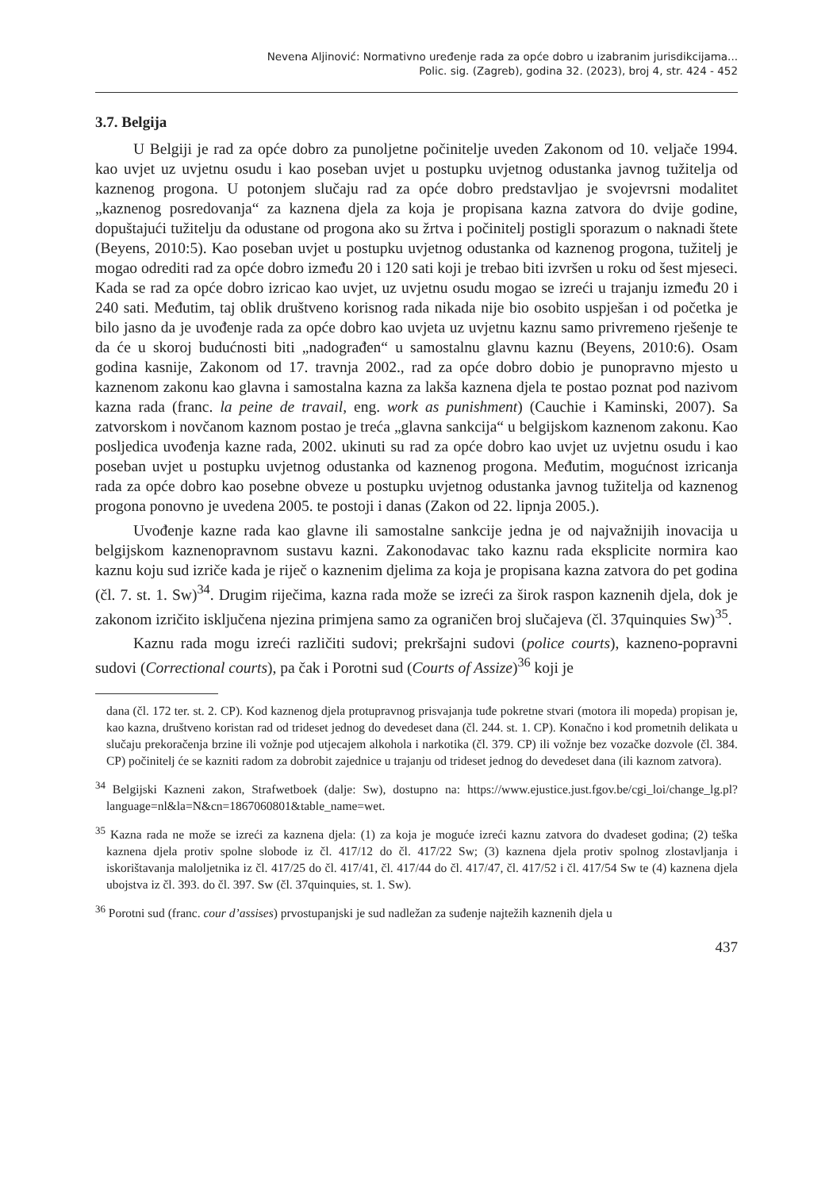Nevena Aljinović: Normativno uređenje rada za opće dobro u izabranim jurisdikcijama...
Polic. sig. (Zagreb), godina 32. (2023), broj 4, str. 424 - 452
3.7. Belgija
U Belgiji je rad za opće dobro za punoljetne počinitelje uveden Zakonom od 10. veljače 1994. kao uvjet uz uvjetnu osudu i kao poseban uvjet u postupku uvjetnog odustanka javnog tužitelja od kaznenog progona. U potonjem slučaju rad za opće dobro predstavljao je svojevrsni modalitet „kaznenog posredovanja“ za kaznena djela za koja je propisana kazna zatvora do dvije godine, dopuštajući tužitelju da odustane od progona ako su žrtva i počinitelj postigli sporazum o naknadi štete (Beyens, 2010:5). Kao poseban uvjet u postupku uvjetnog odustanka od kaznenog progona, tužitelj je mogao odrediti rad za opće dobro između 20 i 120 sati koji je trebao biti izvršen u roku od šest mjeseci. Kada se rad za opće dobro izricao kao uvjet, uz uvjetnu osudu mogao se izreći u trajanju između 20 i 240 sati. Međutim, taj oblik društveno korisnog rada nikada nije bio osobito uspješan i od početka je bilo jasno da je uvođenje rada za opće dobro kao uvjeta uz uvjetnu kaznu samo privremeno rješenje te da će u skoroj budućnosti biti „nadograđen“ u samostalnu glavnu kaznu (Beyens, 2010:6). Osam godina kasnije, Zakonom od 17. travnja 2002., rad za opće dobro dobio je punopravno mjesto u kaznenom zakonu kao glavna i samostalna kazna za lakša kaznena djela te postao poznat pod nazivom kazna rada (franc. la peine de travail, eng. work as punishment) (Cauchie i Kaminski, 2007). Sa zatvorskom i novčanom kaznom postao je treća „glavna sankcija“ u belgijskom kaznenom zakonu. Kao posljedica uvođenja kazne rada, 2002. ukinuti su rad za opće dobro kao uvjet uz uvjetnu osudu i kao poseban uvjet u postupku uvjetnog odustanka od kaznenog progona. Međutim, mogućnost izricanja rada za opće dobro kao posebne obveze u postupku uvjetnog odustanka javnog tužitelja od kaznenog progona ponovno je uvedena 2005. te postoji i danas (Zakon od 22. lipnja 2005.).
Uvođenje kazne rada kao glavne ili samostalne sankcije jedna je od najvažnijih inovacija u belgijskom kaznenopravnom sustavu kazni. Zakonodavac tako kaznu rada eksplicite normira kao kaznu koju sud izriče kada je riječ o kaznenim djelima za koja je propisana kazna zatvora do pet godina (čl. 7. st. 1. Sw)<sup>34</sup>. Drugim riječima, kazna rada može se izreći za širok raspon kaznenih djela, dok je zakonom izričito isključena njezina primjena samo za ograničen broj slučajeva (čl. 37quinquies Sw)<sup>35</sup>.
Kaznu rada mogu izreći različiti sudovi; prekršajni sudovi (police courts), kazneno-popravni sudovi (Correctional courts), pa čak i Porotni sud (Courts of Assize)<sup>36</sup> koji je
dana (čl. 172 ter. st. 2. CP). Kod kaznenog djela protupravnog prisvajanja tuđe pokretne stvari (motora ili mopeda) propisan je, kao kazna, društveno koristan rad od trideset jednog do devedeset dana (čl. 244. st. 1. CP). Konačno i kod prometnih delikata u slučaju prekoračenja brzine ili vožnje pod utjecajem alkohola i narkotika (čl. 379. CP) ili vožnje bez vozačke dozvole (čl. 384. CP) počinitelj će se kazniti radom za dobrobit zajednice u trajanju od trideset jednog do devedeset dana (ili kaznom zatvora).
<sup>34</sup> Belgijski Kazneni zakon, Strafwetboek (dalje: Sw), dostupno na: https://www.ejustice.just.fgov.be/cgi_loi/change_lg.pl?language=nl&la=N&cn=1867060801&table_name=wet.
<sup>35</sup> Kazna rada ne može se izreći za kaznena djela: (1) za koja je moguće izreći kaznu zatvora do dvadeset godina; (2) teška kaznena djela protiv spolne slobode iz čl. 417/12 do čl. 417/22 Sw; (3) kaznena djela protiv spolnog zlostavljanja i iskorištavanja maloljetnika iz čl. 417/25 do čl. 417/41, čl. 417/44 do čl. 417/47, čl. 417/52 i čl. 417/54 Sw te (4) kaznena djela ubojstva iz čl. 393. do čl. 397. Sw (čl. 37quinquies, st. 1. Sw).
<sup>36</sup> Porotni sud (franc. cour d’assises) prvostupanjski je sud nadležan za suđenje najtežih kaznenih djela u
437